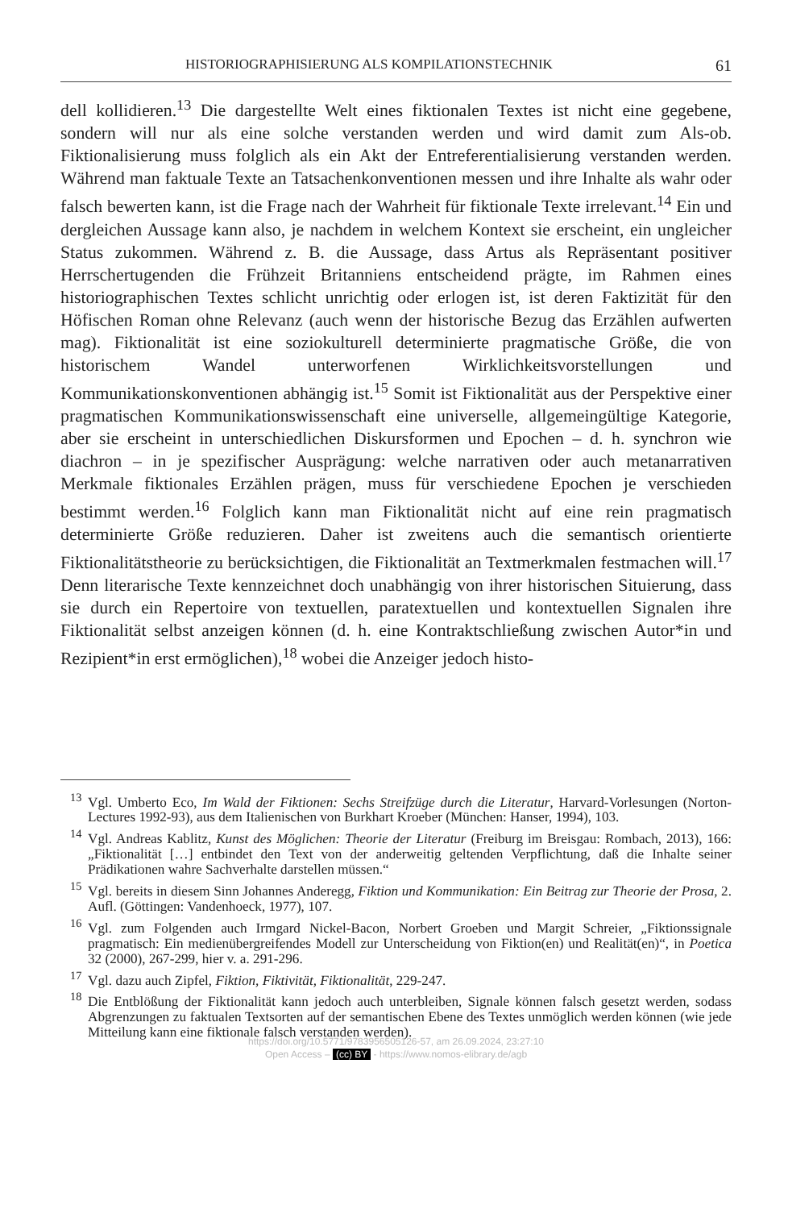HISTORIOGRAPHISIERUNG ALS KOMPILATIONSTECHNIK 61
dell kollidieren.<sup>13</sup> Die dargestellte Welt eines fiktionalen Textes ist nicht eine gegebene, sondern will nur als eine solche verstanden werden und wird damit zum Als-ob. Fiktionalisierung muss folglich als ein Akt der Entreferentialisierung verstanden werden. Während man faktuale Texte an Tatsachenkonventionen messen und ihre Inhalte als wahr oder falsch bewerten kann, ist die Frage nach der Wahrheit für fiktionale Texte irrelevant.<sup>14</sup> Ein und dergleichen Aussage kann also, je nachdem in welchem Kontext sie erscheint, ein ungleicher Status zukommen. Während z. B. die Aussage, dass Artus als Repräsentant positiver Herrschertugenden die Frühzeit Britanniens entscheidend prägte, im Rahmen eines historiographischen Textes schlicht unrichtig oder erlogen ist, ist deren Faktizität für den Höfischen Roman ohne Relevanz (auch wenn der historische Bezug das Erzählen aufwerten mag). Fiktionalität ist eine soziokulturell determinierte pragmatische Größe, die von historischem Wandel unterworfenen Wirklichkeitsvorstellungen und Kommunikationskonventionen abhängig ist.<sup>15</sup> Somit ist Fiktionalität aus der Perspektive einer pragmatischen Kommunikationswissenschaft eine universelle, allgemeingültige Kategorie, aber sie erscheint in unterschiedlichen Diskursformen und Epochen – d. h. synchron wie diachron – in je spezifischer Ausprägung: welche narrativen oder auch metanarrativen Merkmale fiktionales Erzählen prägen, muss für verschiedene Epochen je verschieden bestimmt werden.<sup>16</sup> Folglich kann man Fiktionalität nicht auf eine rein pragmatisch determinierte Größe reduzieren. Daher ist zweitens auch die semantisch orientierte Fiktionalitätstheorie zu berücksichtigen, die Fiktionalität an Textmerkmalen festmachen will.<sup>17</sup> Denn literarische Texte kennzeichnet doch unabhängig von ihrer historischen Situierung, dass sie durch ein Repertoire von textuellen, paratextuellen und kontextuellen Signalen ihre Fiktionalität selbst anzeigen können (d. h. eine Kontraktschließung zwischen Autor*in und Rezipient*in erst ermöglichen),<sup>18</sup> wobei die Anzeiger jedoch histo-
<sup>13</sup> Vgl. Umberto Eco, Im Wald der Fiktionen: Sechs Streifzüge durch die Literatur, Harvard-Vorlesungen (Norton-Lectures 1992-93), aus dem Italienischen von Burkhart Kroeber (München: Hanser, 1994), 103.
<sup>14</sup> Vgl. Andreas Kablitz, Kunst des Möglichen: Theorie der Literatur (Freiburg im Breisgau: Rombach, 2013), 166: „Fiktionalität […] entbindet den Text von der anderweitig geltenden Verpflichtung, daß die Inhalte seiner Prädikationen wahre Sachverhalte darstellen müssen.“
<sup>15</sup> Vgl. bereits in diesem Sinn Johannes Anderegg, Fiktion und Kommunikation: Ein Beitrag zur Theorie der Prosa, 2. Aufl. (Göttingen: Vandenhoeck, 1977), 107.
<sup>16</sup> Vgl. zum Folgenden auch Irmgard Nickel-Bacon, Norbert Groeben und Margit Schreier, „Fiktionssignale pragmatisch: Ein medienübergreifendes Modell zur Unterscheidung von Fiktion(en) und Realität(en)“, in Poetica 32 (2000), 267-299, hier v. a. 291-296.
<sup>17</sup> Vgl. dazu auch Zipfel, Fiktion, Fiktivität, Fiktionalität, 229-247.
<sup>18</sup> Die Entblößung der Fiktionalität kann jedoch auch unterbleiben, Signale können falsch gesetzt werden, sodass Abgrenzungen zu faktualen Textsorten auf der semantischen Ebene des Textes unmöglich werden können (wie jede Mitteilung kann eine fiktionale falsch verstanden werden).
https://doi.org/10.5771/9783956505126-57, am 26.09.2024, 23:27:10
Open Access – (cc) BY - https://www.nomos-elibrary.de/agb